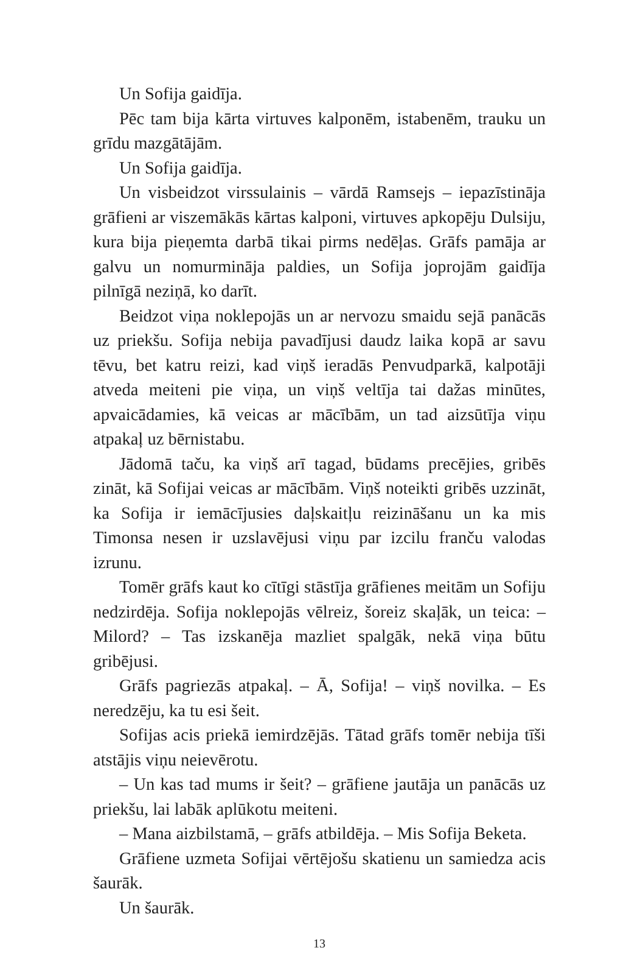Un Sofija gaidīja.
Pēc tam bija kārta virtuves kalponēm, istabenēm, trauku un grīdu mazgātājām.
Un Sofija gaidīja.
Un visbeidzot virssulainis – vārdā Ramsejs – iepazīstināja grāfieni ar viszemākās kārtas kalponi, virtuves apkopēju Dulsiju, kura bija pieņemta darbā tikai pirms nedēļas. Grāfs pamāja ar galvu un nomurmināja paldies, un Sofija joprojām gaidīja pilnīgā neziņā, ko darīt.
Beidzot viņa noklepojās un ar nervozu smaidu sejā panācās uz priekšu. Sofija nebija pavadījusi daudz laika kopā ar savu tēvu, bet katru reizi, kad viņš ieradās Penvudparkā, kalpotāji atveda meiteni pie viņa, un viņš veltīja tai dažas minūtes, apvaicādamies, kā veicas ar mācībām, un tad aizsūtīja viņu atpakaļ uz bērnistabu.
Jādomā taču, ka viņš arī tagad, būdams precējies, gribēs zināt, kā Sofijai veicas ar mācībām. Viņš noteikti gribēs uzzināt, ka Sofija ir iemācījusies daļskaitļu reizināšanu un ka mis Timonsa nesen ir uzslavējusi viņu par izcilu franču valodas izrunu.
Tomēr grāfs kaut ko cītīgi stāstīja grāfienes meitām un Sofiju nedzirdēja. Sofija noklepojās vēlreiz, šoreiz skaļāk, un teica: – Milord? – Tas izskanēja mazliet spalgāk, nekā viņa būtu gribējusi.
Grāfs pagriezās atpakaļ. – Ā, Sofija! – viņš novilka. – Es neredzēju, ka tu esi šeit.
Sofijas acis priekā iemirdzējās. Tātad grāfs tomēr nebija tīši atstājis viņu neievērotu.
– Un kas tad mums ir šeit? – grāfiene jautāja un panācās uz priekšu, lai labāk aplūkotu meiteni.
– Mana aizbilstamā, – grāfs atbildēja. – Mis Sofija Beketa.
Grāfiene uzmeta Sofijai vērtējošu skatienu un samiedza acis šaurāk.
Un šaurāk.
13